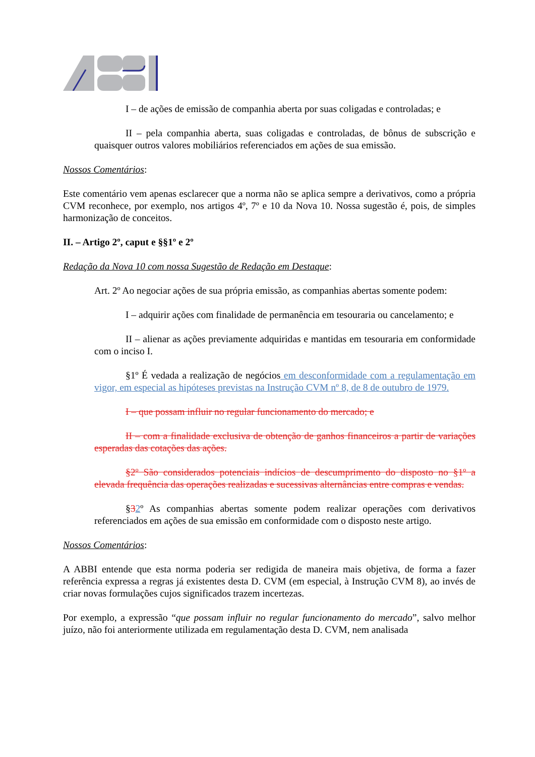I – de ações de emissão de companhia aberta por suas coligadas e controladas; e
II – pela companhia aberta, suas coligadas e controladas, de bônus de subscrição e quaisquer outros valores mobiliários referenciados em ações de sua emissão.
Nossos Comentários:
Este comentário vem apenas esclarecer que a norma não se aplica sempre a derivativos, como a própria CVM reconhece, por exemplo, nos artigos 4º, 7º e 10 da Nova 10. Nossa sugestão é, pois, de simples harmonização de conceitos.
II. – Artigo 2º, caput e §§1º e 2º
Redação da Nova 10 com nossa Sugestão de Redação em Destaque:
Art. 2º Ao negociar ações de sua própria emissão, as companhias abertas somente podem:
I – adquirir ações com finalidade de permanência em tesouraria ou cancelamento; e
II – alienar as ações previamente adquiridas e mantidas em tesouraria em conformidade com o inciso I.
§1º É vedada a realização de negócios em desconformidade com a regulamentação em vigor, em especial as hipóteses previstas na Instrução CVM nº 8, de 8 de outubro de 1979.
I – que possam influir no regular funcionamento do mercado; e
II – com a finalidade exclusiva de obtenção de ganhos financeiros a partir de variações esperadas das cotações das ações.
§2º São considerados potenciais indícios de descumprimento do disposto no §1º a elevada frequência das operações realizadas e sucessivas alternâncias entre compras e vendas.
§32º As companhias abertas somente podem realizar operações com derivativos referenciados em ações de sua emissão em conformidade com o disposto neste artigo.
Nossos Comentários:
A ABBI entende que esta norma poderia ser redigida de maneira mais objetiva, de forma a fazer referência expressa a regras já existentes desta D. CVM (em especial, à Instrução CVM 8), ao invés de criar novas formulações cujos significados trazem incertezas.
Por exemplo, a expressão “que possam influir no regular funcionamento do mercado”, salvo melhor juízo, não foi anteriormente utilizada em regulamentação desta D. CVM, nem analisada